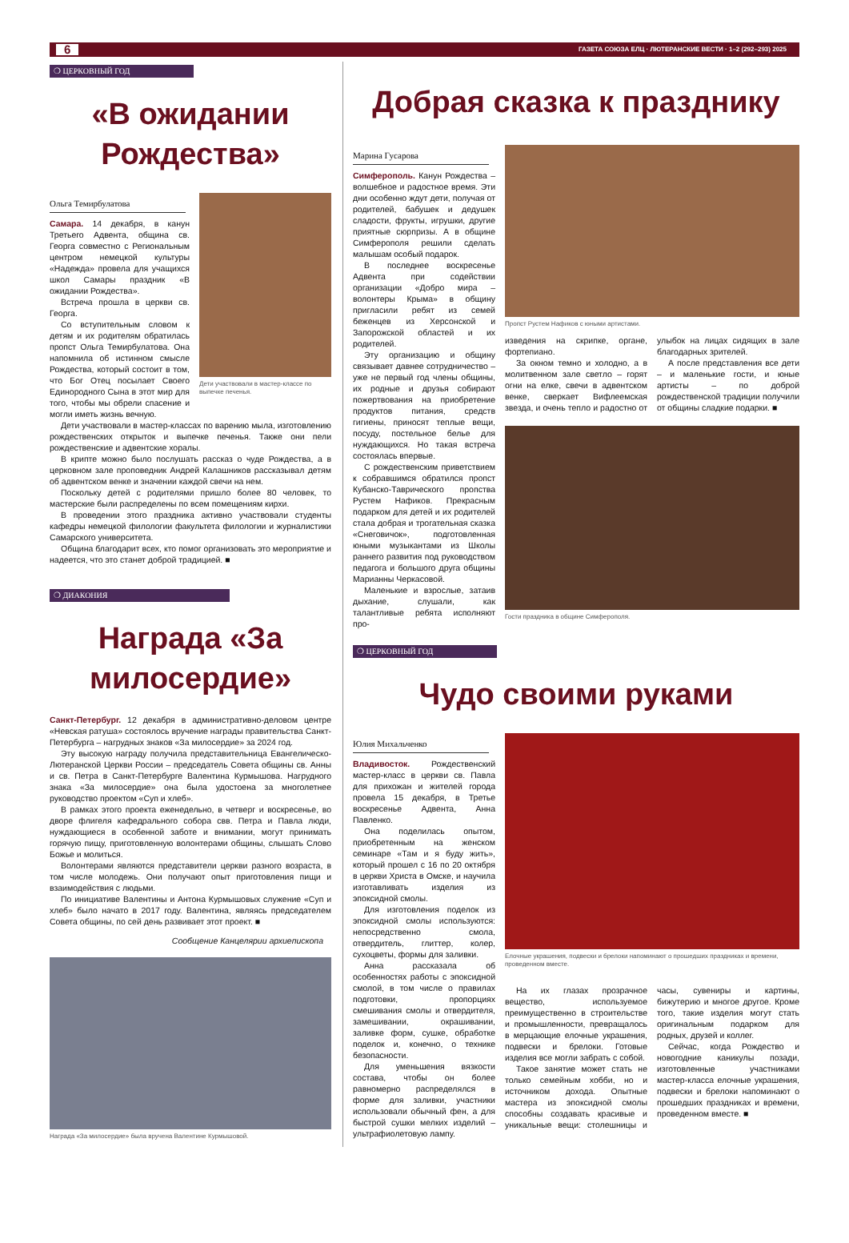6 ГАЗЕТА СОЮЗА ЕЛЦ · ЛЮТЕРАНСКИЕ ВЕСТИ · 1–2 (292–293) 2025
❍ ЦЕРКОВНЫЙ ГОД
«В ожидании Рождества»
Ольга Темирбулатова
Самара. 14 декабря, в канун Третьего Адвента, община св. Георга совместно с Региональным центром немецкой культуры «Надежда» провела для учащихся школ Самары праздник «В ожидании Рождества».
Встреча прошла в церкви св. Георга.
Со вступительным словом к детям и их родителям обратилась пропст Ольга Темирбулатова. Она напомнила об истинном смысле Рождества, который состоит в том, что Бог Отец посылает Своего Единородного Сына в этот мир для того, чтобы мы обрели спасение и могли иметь жизнь вечную.
Дети участвовали в мастер-классе по выпечке печенья.
Дети участвовали в мастер-классах по варению мыла, изготовлению рождественских открыток и выпечке печенья. Также они пели рождественские и адвентские хоралы.
В крипте можно было послушать рассказ о чуде Рождества, а в церковном зале проповедник Андрей Калашников рассказывал детям об адвентском венке и значении каждой свечи на нем.
Поскольку детей с родителями пришло более 80 человек, то мастерские были распределены по всем помещениям кирхи.
В проведении этого праздника активно участвовали студенты кафедры немецкой филологии факультета филологии и журналистики Самарского университета.
Община благодарит всех, кто помог организовать это мероприятие и надеется, что это станет доброй традицией. ■
❍ ДИАКОНИЯ
Награда «За милосердие»
Санкт-Петербург. 12 декабря в административно-деловом центре «Невская ратуша» состоялось вручение награды правительства Санкт-Петербурга – нагрудных знаков «За милосердие» за 2024 год.
Эту высокую награду получила представительница Евангелическо-Лютеранской Церкви России – председатель Совета общины св. Анны и св. Петра в Санкт-Петербурге Валентина Курмышова. Нагрудного знака «За милосердие» она была удостоена за многолетнее руководство проектом «Суп и хлеб».
В рамках этого проекта еженедельно, в четверг и воскресенье, во дворе флигеля кафедрального собора свв. Петра и Павла люди, нуждающиеся в особенной заботе и внимании, могут принимать горячую пищу, приготовленную волонтерами общины, слышать Слово Божье и молиться.
Волонтерами являются представители церкви разного возраста, в том числе молодежь. Они получают опыт приготовления пищи и взаимодействия с людьми.
По инициативе Валентины и Антона Курмышовых служение «Суп и хлеб» было начато в 2017 году. Валентина, являясь председателем Совета общины, по сей день развивает этот проект. ■
Сообщение Канцелярии архиепископа
Награда «За милосердие» была вручена Валентине Курмышовой.
Добрая сказка к празднику
Марина Гусарова
Симферополь. Канун Рождества – волшебное и радостное время. Эти дни особенно ждут дети, получая от родителей, бабушек и дедушек сладости, фрукты, игрушки, другие приятные сюрпризы. А в общине Симферополя решили сделать малышам особый подарок.
В последнее воскресенье Адвента при содействии организации «Добро мира – волонтеры Крыма» в общину пригласили ребят из семей беженцев из Херсонской и Запорожской областей и их родителей.
Эту организацию и общину связывает давнее сотрудничество – уже не первый год члены общины, их родные и друзья собирают пожертвования на приобретение продуктов питания, средств гигиены, приносят теплые вещи, посуду, постельное белье для нуждающихся. Но такая встреча состоялась впервые.
С рождественским приветствием к собравшимся обратился пропст Кубанско-Таврического пропства Рустем Нафиков. Прекрасным подарком для детей и их родителей стала добрая и трогательная сказка «Снеговичок», подготовленная юными музыкантами из Школы раннего развития под руководством педагога и большого друга общины Марианны Черкасовой.
Маленькие и взрослые, затаив дыхание, слушали, как талантливые ребята исполняют про-
Пропст Рустем Нафиков с юными артистами.
изведения на скрипке, органе, фортепиано.
За окном темно и холодно, а в молитвенном зале светло – горят огни на елке, свечи в адвентском венке, сверкает Вифлеемская звезда, и очень тепло и радостно от улыбок на лицах сидящих в зале благодарных зрителей.
А после представления все дети – и маленькие гости, и юные артисты – по доброй рождественской традиции получили от общины сладкие подарки. ■
Гости праздника в общине Симферополя.
❍ ЦЕРКОВНЫЙ ГОД
Чудо своими руками
Юлия Михальченко
Владивосток. Рождественский мастер-класс в церкви св. Павла для прихожан и жителей города провела 15 декабря, в Третье воскресенье Адвента, Анна Павленко.
Она поделилась опытом, приобретенным на женском семинаре «Там и я буду жить», который прошел с 16 по 20 октября в церкви Христа в Омске, и научила изготавливать изделия из эпоксидной смолы.
Для изготовления поделок из эпоксидной смолы используются: непосредственно смола, отвердитель, глиттер, колер, сухоцветы, формы для заливки.
Анна рассказала об особенностях работы с эпоксидной смолой, в том числе о правилах подготовки, пропорциях смешивания смолы и отвердителя, замешивании, окрашивании, заливке форм, сушке, обработке поделок и, конечно, о технике безопасности.
Для уменьшения вязкости состава, чтобы он более равномерно распределялся в форме для заливки, участники использовали обычный фен, а для быстрой сушки мелких изделий – ультрафиолетовую лампу.
Елочные украшения, подвески и брелоки напоминают о прошедших праздниках и времени, проведенном вместе.
На их глазах прозрачное вещество, используемое преимущественно в строительстве и промышленности, превращалось в мерцающие елочные украшения, подвески и брелоки. Готовые изделия все могли забрать с собой.
Такое занятие может стать не только семейным хобби, но и источником дохода. Опытные мастера из эпоксидной смолы способны создавать красивые и уникальные вещи: столешницы и часы, сувениры и картины, бижутерию и многое другое. Кроме того, такие изделия могут стать оригинальным подарком для родных, друзей и коллег.
Сейчас, когда Рождество и новогодние каникулы позади, изготовленные участниками мастер-класса елочные украшения, подвески и брелоки напоминают о прошедших праздниках и времени, проведенном вместе. ■